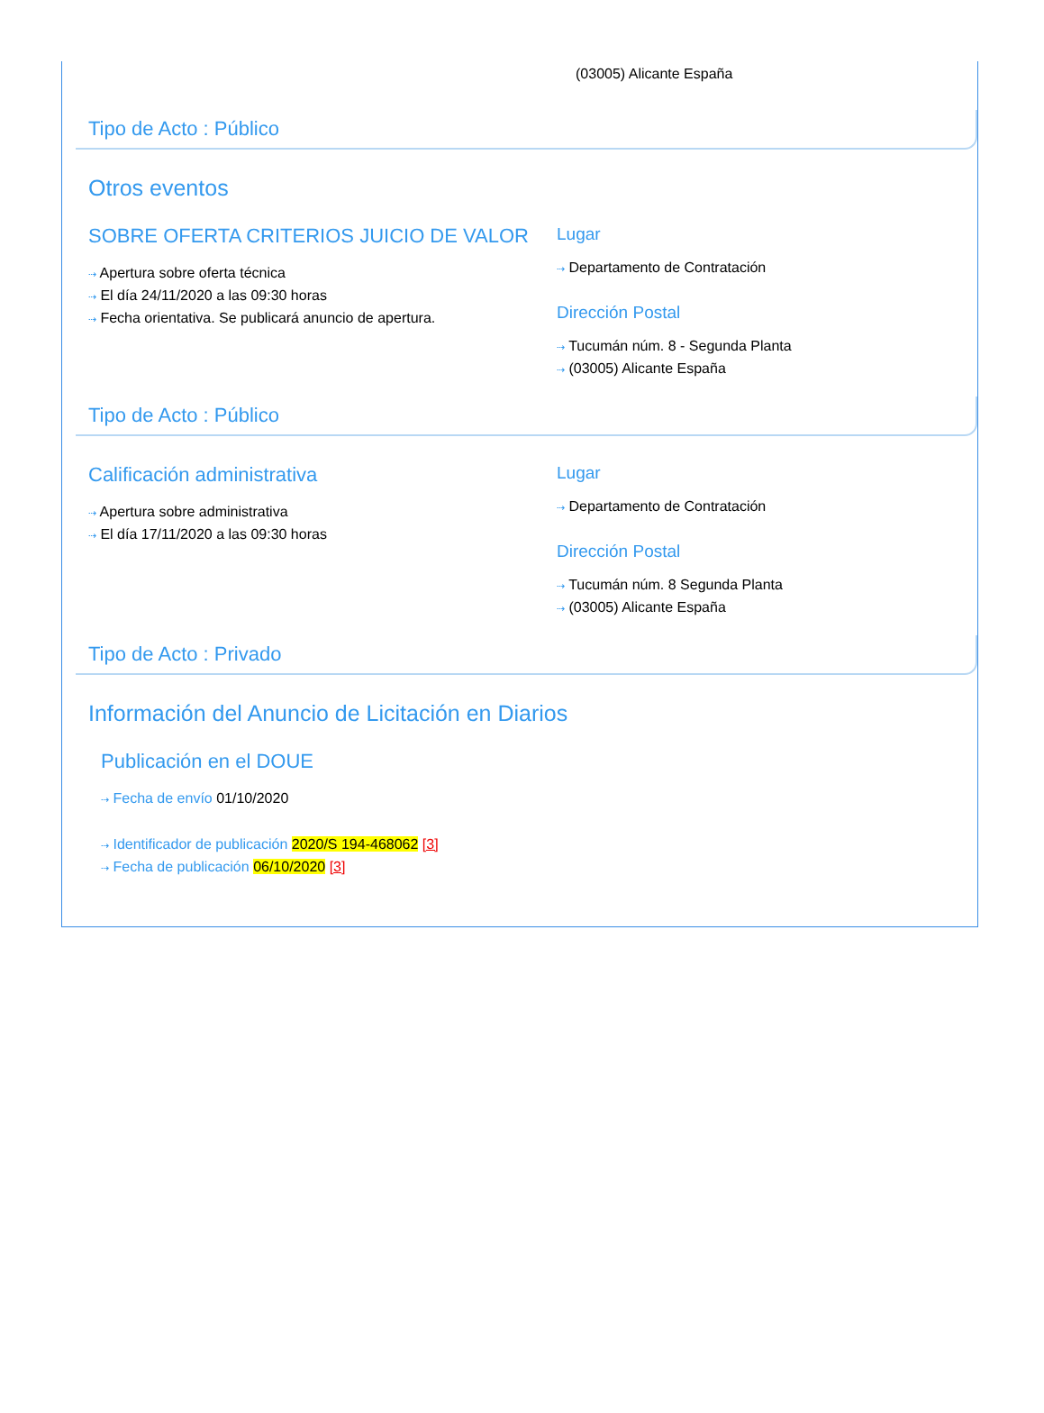(03005) Alicante España
Tipo de Acto : Público
Otros eventos
SOBRE OFERTA CRITERIOS JUICIO DE VALOR
⇢ Apertura sobre oferta técnica
⇢ El día 24/11/2020 a las 09:30 horas
⇢ Fecha orientativa. Se publicará anuncio de apertura.
Lugar
⇢ Departamento de Contratación
Dirección Postal
⇢ Tucumán núm. 8 - Segunda Planta
⇢ (03005) Alicante España
Tipo de Acto : Público
Calificación administrativa
⇢ Apertura sobre administrativa
⇢ El día 17/11/2020 a las 09:30 horas
Lugar
⇢ Departamento de Contratación
Dirección Postal
⇢ Tucumán núm. 8 Segunda Planta
⇢ (03005) Alicante España
Tipo de Acto : Privado
Información del Anuncio de Licitación en Diarios
Publicación en el DOUE
⇢ Fecha de envío 01/10/2020
⇢ Identificador de publicación 2020/S 194-468062 [3]
⇢ Fecha de publicación 06/10/2020 [3]